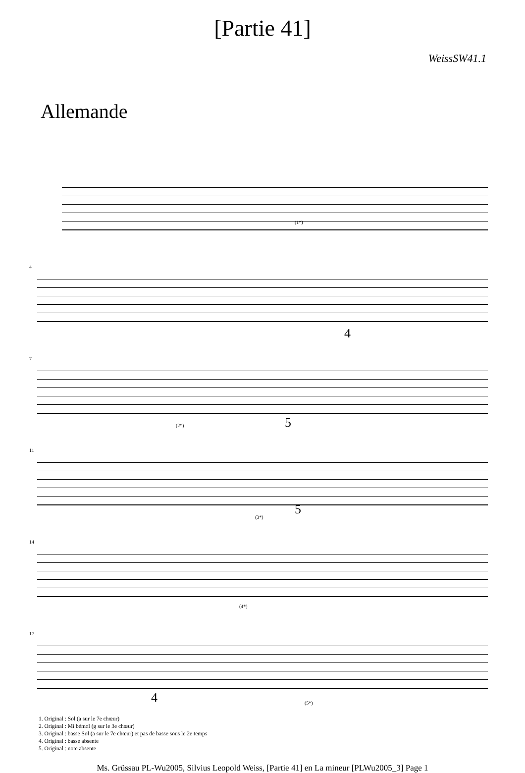[Partie 41]
WeissSW41.1
Allemande
(1*)
4
4
7
(2*) 5
11
(3*) 5
14
(4*)
17
4 (5*)
1. Original : Sol (a sur le 7e chœur)
2. Original : Mi bémol (g sur le 3e chœur)
3. Original : basse Sol (a sur le 7e chœur) et pas de basse sous le 2e temps
4. Original : basse absente
5. Original : note absente
Ms. Grüssau PL-Wu2005, Silvius Leopold Weiss, [Partie 41] en La mineur [PLWu2005_3] Page 1